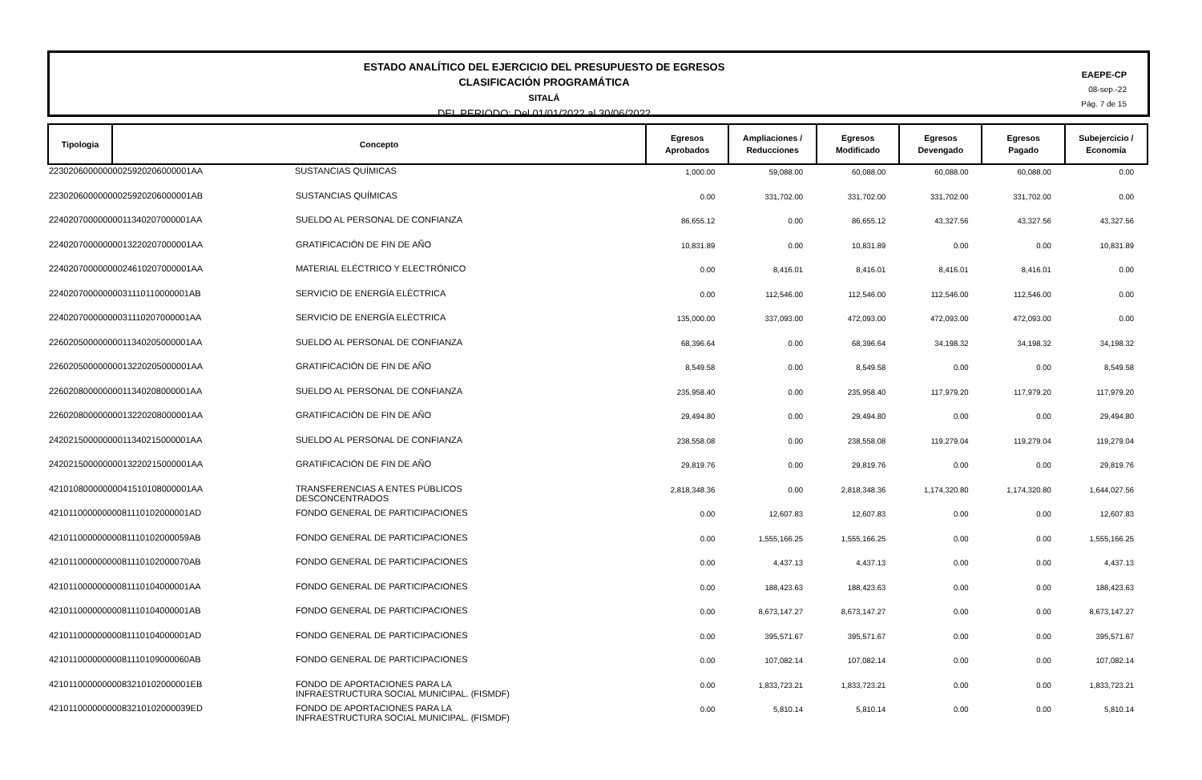ESTADO ANALÍTICO DEL EJERCICIO DEL PRESUPUESTO DE EGRESOS
CLASIFICACIÓN PROGRAMÁTICA
SITALÁ
DEL PERIODO: Del 01/01/2022 al 30/06/2022
EAEPE-CP
08-sep.-22
Pág. 7 de 15
| Tipologia | Concepto | | Egresos Aprobados | Ampliaciones / Reducciones | Egresos Modificado | Egresos Devengado | Egresos Pagado | Subejercicio / Economía |
| --- | --- | --- | --- | --- | --- | --- | --- | --- |
| 22302060000000025920206000001AA | | SUSTANCIAS QUÍMICAS | 1,000.00 | 59,088.00 | 60,088.00 | 60,088.00 | 60,088.00 | 0.00 |
| 22302060000000025920206000001AB | | SUSTANCIAS QUÍMICAS | 0.00 | 331,702.00 | 331,702.00 | 331,702.00 | 331,702.00 | 0.00 |
| 22402070000000011340207000001AA | | SUELDO AL PERSONAL DE CONFIANZA | 86,655.12 | 0.00 | 86,655.12 | 43,327.56 | 43,327.56 | 43,327.56 |
| 22402070000000013220207000001AA | | GRATIFICACIÓN DE FIN DE AÑO | 10,831.89 | 0.00 | 10,831.89 | 0.00 | 0.00 | 10,831.89 |
| 22402070000000024610207000001AA | | MATERIAL ELÉCTRICO Y ELECTRÓNICO | 0.00 | 8,416.01 | 8,416.01 | 8,416.01 | 8,416.01 | 0.00 |
| 22402070000000031110110000001AB | | SERVICIO DE ENERGÍA ELÉCTRICA | 0.00 | 112,546.00 | 112,546.00 | 112,546.00 | 112,546.00 | 0.00 |
| 22402070000000031110207000001AA | | SERVICIO DE ENERGÍA ELÉCTRICA | 135,000.00 | 337,093.00 | 472,093.00 | 472,093.00 | 472,093.00 | 0.00 |
| 22602050000000011340205000001AA | | SUELDO AL PERSONAL DE CONFIANZA | 68,396.64 | 0.00 | 68,396.64 | 34,198.32 | 34,198.32 | 34,198.32 |
| 22602050000000013220205000001AA | | GRATIFICACIÓN DE FIN DE AÑO | 8,549.58 | 0.00 | 8,549.58 | 0.00 | 0.00 | 8,549.58 |
| 22602080000000011340208000001AA | | SUELDO AL PERSONAL DE CONFIANZA | 235,958.40 | 0.00 | 235,958.40 | 117,979.20 | 117,979.20 | 117,979.20 |
| 22602080000000013220208000001AA | | GRATIFICACIÓN DE FIN DE AÑO | 29,494.80 | 0.00 | 29,494.80 | 0.00 | 0.00 | 29,494.80 |
| 24202150000000011340215000001AA | | SUELDO AL PERSONAL DE CONFIANZA | 238,558.08 | 0.00 | 238,558.08 | 119,279.04 | 119,279.04 | 119,279.04 |
| 24202150000000013220215000001AA | | GRATIFICACIÓN DE FIN DE AÑO | 29,819.76 | 0.00 | 29,819.76 | 0.00 | 0.00 | 29,819.76 |
| 42101080000000041510108000001AA | | TRANSFERENCIAS A ENTES PÚBLICOS DESCONCENTRADOS | 2,818,348.36 | 0.00 | 2,818,348.36 | 1,174,320.80 | 1,174,320.80 | 1,644,027.56 |
| 42101100000000081110102000001AD | | FONDO GENERAL DE PARTICIPACIONES | 0.00 | 12,607.83 | 12,607.83 | 0.00 | 0.00 | 12,607.83 |
| 42101100000000081110102000059AB | | FONDO GENERAL DE PARTICIPACIONES | 0.00 | 1,555,166.25 | 1,555,166.25 | 0.00 | 0.00 | 1,555,166.25 |
| 42101100000000081110102000070AB | | FONDO GENERAL DE PARTICIPACIONES | 0.00 | 4,437.13 | 4,437.13 | 0.00 | 0.00 | 4,437.13 |
| 42101100000000081110104000001AA | | FONDO GENERAL DE PARTICIPACIONES | 0.00 | 188,423.63 | 188,423.63 | 0.00 | 0.00 | 188,423.63 |
| 42101100000000081110104000001AB | | FONDO GENERAL DE PARTICIPACIONES | 0.00 | 8,673,147.27 | 8,673,147.27 | 0.00 | 0.00 | 8,673,147.27 |
| 42101100000000081110104000001AD | | FONDO GENERAL DE PARTICIPACIONES | 0.00 | 395,571.67 | 395,571.67 | 0.00 | 0.00 | 395,571.67 |
| 42101100000000081110109000060AB | | FONDO GENERAL DE PARTICIPACIONES | 0.00 | 107,082.14 | 107,082.14 | 0.00 | 0.00 | 107,082.14 |
| 42101100000000083210102000001EB | | FONDO DE APORTACIONES PARA LA INFRAESTRUCTURA SOCIAL MUNICIPAL. (FISMDF) | 0.00 | 1,833,723.21 | 1,833,723.21 | 0.00 | 0.00 | 1,833,723.21 |
| 42101100000000083210102000039ED | | FONDO DE APORTACIONES PARA LA INFRAESTRUCTURA SOCIAL MUNICIPAL. (FISMDF) | 0.00 | 5,810.14 | 5,810.14 | 0.00 | 0.00 | 5,810.14 |